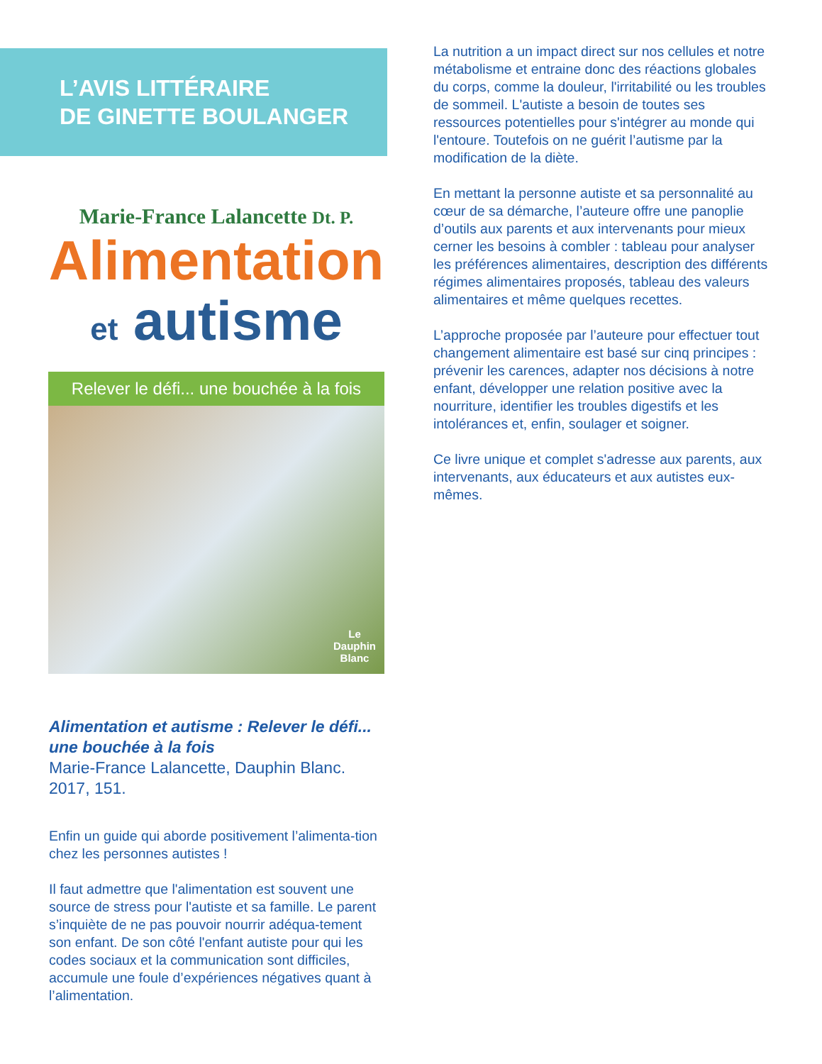L’AVIS LITTÉRAIRE
DE GINETTE BOULANGER
Marie-France Lalancette Dt. P.
Alimentation
et autisme
Relever le défi... une bouchée à la fois
Le
Dauphin
Blanc
Alimentation et autisme : Relever le défi... une bouchée à la fois
Marie-France Lalancette, Dauphin Blanc. 2017, 151.
Enfin un guide qui aborde positivement l’alimenta-tion chez les personnes autistes !
Il faut admettre que l'alimentation est souvent une source de stress pour l'autiste et sa famille. Le parent s’inquiète de ne pas pouvoir nourrir adéqua-tement son enfant. De son côté l'enfant autiste pour qui les codes sociaux et la communication sont difficiles, accumule une foule d’expériences négatives quant à l’alimentation.
La nutrition a un impact direct sur nos cellules et notre métabolisme et entraine donc des réactions globales du corps, comme la douleur, l'irritabilité ou les troubles de sommeil. L'autiste a besoin de toutes ses ressources potentielles pour s'intégrer au monde qui l'entoure. Toutefois on ne guérit l’autisme par la modification de la diète.
En mettant la personne autiste et sa personnalité au cœur de sa démarche, l’auteure offre une panoplie d’outils aux parents et aux intervenants pour mieux cerner les besoins à combler : tableau pour analyser les préférences alimentaires, description des différents régimes alimentaires proposés, tableau des valeurs alimentaires et même quelques recettes.
L’approche proposée par l’auteure pour effectuer tout changement alimentaire est basé sur cinq principes : prévenir les carences, adapter nos décisions à notre enfant, développer une relation positive avec la nourriture, identifier les troubles digestifs et les intolérances et, enfin, soulager et soigner.
Ce livre unique et complet s'adresse aux parents, aux intervenants, aux éducateurs et aux autistes eux-mêmes.